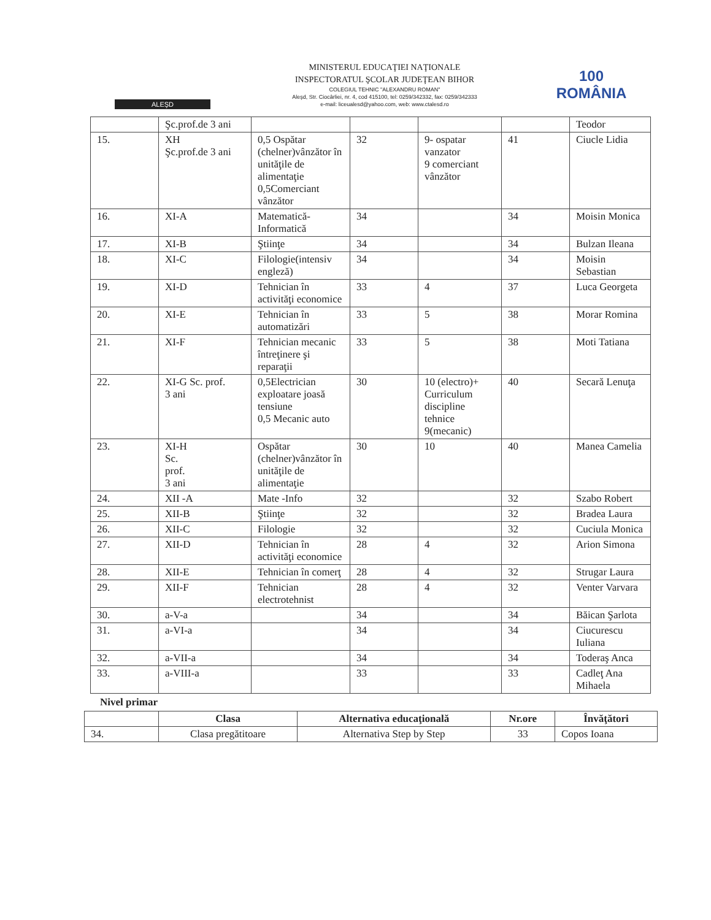ALEŞD
MINISTERUL EDUCAŢIEI NAŢIONALE
INSPECTORATUL ŞCOLAR JUDEŢEAN BIHOR
COLEGIUL TEHNIC "ALEXANDRU ROMAN"
Aleşd, Str. Ciocârliei, nr. 4, cod 415100, tel: 0259/342332, fax: 0259/342333
e-mail: liceualesd@yahoo.com, web: www.ctalesd.ro
100
ROMÂNIA
| | Şc.prof.de 3 ani | | | | | Teodor |
| 15. | XH Şc.prof.de 3 ani | 0,5 Ospătar (chelner)vânzător în unităţile de alimentaţie 0,5Comerciant vânzător | 32 | 9- ospatar vanzator 9 comerciant vânzător | 41 | Ciucle Lidia |
| 16. | XI-A | Matematică-Informatică | 34 | | 34 | Moisin Monica |
| 17. | XI-B | Ştiinţe | 34 | | 34 | Bulzan Ileana |
| 18. | XI-C | Filologie(intensiv engleză) | 34 | | 34 | Moisin Sebastian |
| 19. | XI-D | Tehnician în activităţi economice | 33 | 4 | 37 | Luca Georgeta |
| 20. | XI-E | Tehnician în automatizări | 33 | 5 | 38 | Morar Romina |
| 21. | XI-F | Tehnician mecanic întreţinere şi reparaţii | 33 | 5 | 38 | Moti Tatiana |
| 22. | XI-G Sc. prof. 3 ani | 0,5Electrician exploatare joasă tensiune 0,5 Mecanic auto | 30 | 10 (electro)+ Curriculum discipline tehnice 9(mecanic) | 40 | Secară Lenuţa |
| 23. | XI-H Sc. prof. 3 ani | Ospătar (chelner)vânzător în unităţile de alimentaţie | 30 | 10 | 40 | Manea Camelia |
| 24. | XII -A | Mate -Info | 32 | | 32 | Szabo Robert |
| 25. | XII-B | Ştiinţe | 32 | | 32 | Bradea Laura |
| 26. | XII-C | Filologie | 32 | | 32 | Cuciula Monica |
| 27. | XII-D | Tehnician în activităţi economice | 28 | 4 | 32 | Arion Simona |
| 28. | XII-E | Tehnician în comerţ | 28 | 4 | 32 | Strugar Laura |
| 29. | XII-F | Tehnician electrotehnist | 28 | 4 | 32 | Venter Varvara |
| 30. | a-V-a | | 34 | | 34 | Băican Şarlota |
| 31. | a-VI-a | | 34 | | 34 | Ciucurescu Iuliana |
| 32. | a-VII-a | | 34 | | 34 | Toderaş Anca |
| 33. | a-VIII-a | | 33 | | 33 | Cadleţ Ana Mihaela |
Nivel primar
| | Clasa | Alternativa educaţională | Nr.ore | Învăţători |
| --- | --- | --- | --- | --- |
| 34. | Clasa pregătitoare | Alternativa Step by Step | 33 | Copos Ioana |